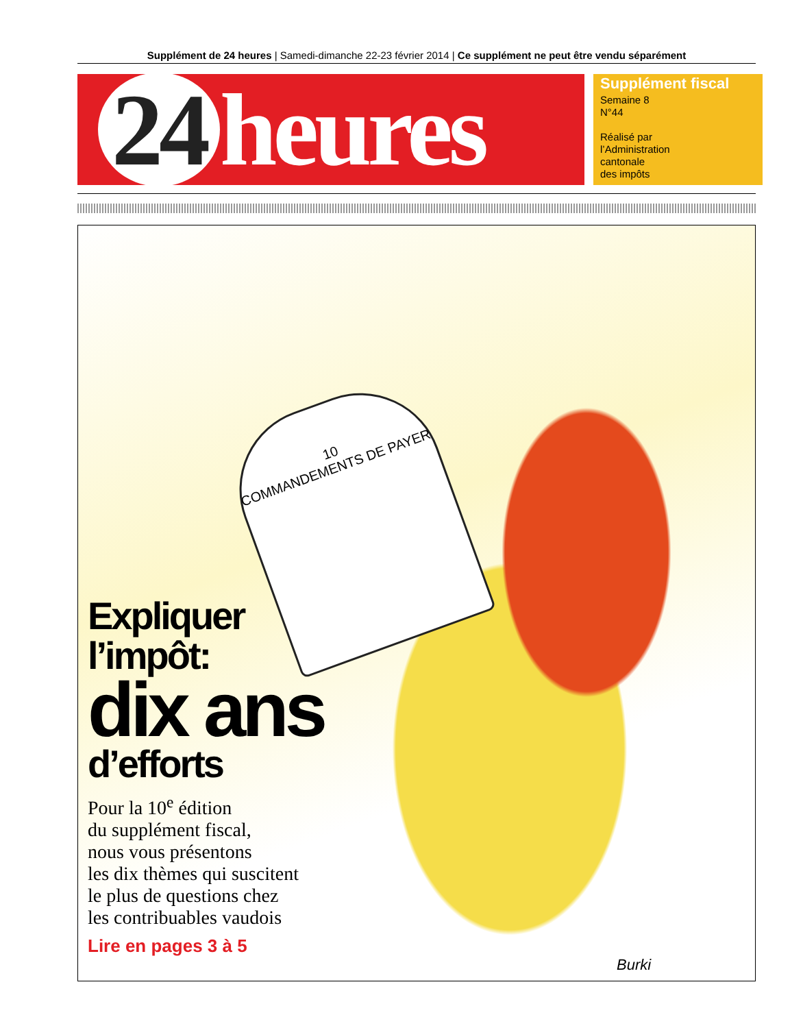Supplément de 24 heures | Samedi-dimanche 22-23 février 2014 | Ce supplément ne peut être vendu séparément
24 heures
Supplément fiscal
Semaine 8
N°44
Réalisé par
l’Administration
cantonale
des impôts
10
COMMANDEMENTS DE PAYER
Expliquer
l’impôt:
dix ans
d’efforts
Pour la 10<sup>e</sup> édition
du supplément fiscal,
nous vous présentons
les dix thèmes qui suscitent
le plus de questions chez
les contribuables vaudois
Lire en pages 3 à 5
Burki